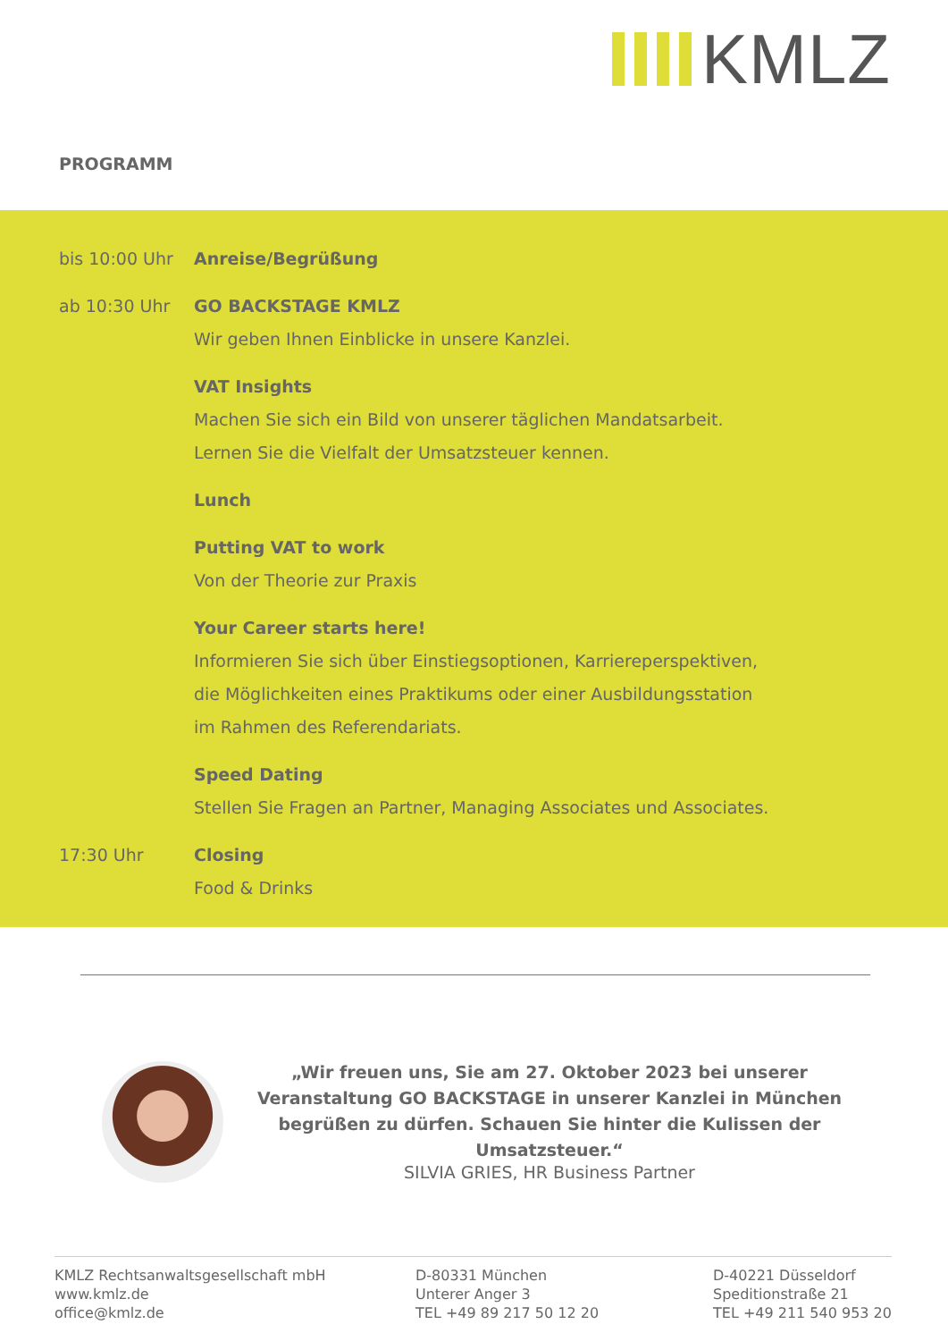KMLZ
PROGRAMM
bis 10:00 Uhr Anreise/Begrüßung
ab 10:30 Uhr GO BACKSTAGE KMLZ
Wir geben Ihnen Einblicke in unsere Kanzlei.
VAT Insights
Machen Sie sich ein Bild von unserer täglichen Mandatsarbeit.
Lernen Sie die Vielfalt der Umsatzsteuer kennen.
Lunch
Putting VAT to work
Von der Theorie zur Praxis
Your Career starts here!
Informieren Sie sich über Einstiegsoptionen, Karriereperspektiven,
die Möglichkeiten eines Praktikums oder einer Ausbildungsstation
im Rahmen des Referendariats.
Speed Dating
Stellen Sie Fragen an Partner, Managing Associates und Associates.
17:30 Uhr Closing
Food & Drinks
„Wir freuen uns, Sie am 27. Oktober 2023 bei unserer Veranstaltung GO BACKSTAGE in unserer Kanzlei in München begrüßen zu dürfen. Schauen Sie hinter die Kulissen der Umsatzsteuer.“
SILVIA GRIES, HR Business Partner
KMLZ Rechtsanwaltsgesellschaft mbH
www.kmlz.de
office@kmlz.de
D-80331 München
Unterer Anger 3
TEL +49 89 217 50 12 20
D-40221 Düsseldorf
Speditionstraße 21
TEL +49 211 540 953 20